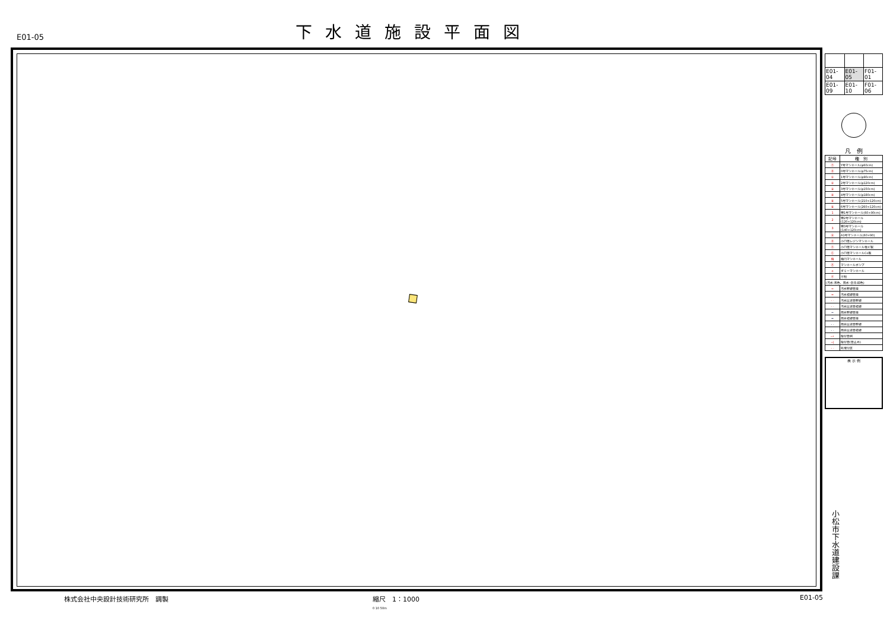E01-05
下水道施設平面図
| E01-04 | E01-05 | F01-01 |
| E01-09 | E01-10 | F01-06 |
凡　例
| 記号 | 種 別 |
| --- | --- |
| Ⓨ | Y号マンホール(φ60cm) |
| ⓪ | 0号マンホール(φ75cm) |
| ① | 1号マンホール(φ90cm) |
| ② | 2号マンホール(φ120cm) |
| ③ | 3号マンホール(φ150cm) |
| ④ | 4号マンホール(φ180cm) |
| ⑤ | 5号マンホール(210×120cm) |
| ⑥ | 6号マンホール(260×120cm) |
| 1 | 特1号マンホール(60×90cm) |
| 2 | 特2号マンホール(120×120cm) |
| 3 | 特3号マンホール(140×120cm) |
| Ⓐ | A1号マンホール(60×90) |
| Ⓡ | 小口径レジンマンホール |
| Ⓥ | 小口径マンホール塩ビ製 |
| Ⓒ | 小口径マンホールCo製 |
| 楕 | 楕円マンホール |
| Ⓟ | マンホールポンプ |
| o | ダミーマンホール |
| 不 | 不明 |
| (汚水:茶色、雨水･合流:紺色) | |
| ━ | 汚水幹線管渠 |
| ━ | 汚水枝線管渠 |
| - - | 汚水圧送管幹線 |
| - - | 汚水圧送管枝線 |
| ━ | 雨水幹線管渠 |
| ━ | 雨水枝線管渠 |
| - - | 雨水圧送管幹線 |
| - - | 雨水圧送管枝線 |
| ─• | 取付管桝 |
| ─/ | 取付管(管止め) |
| - - | 処理分区 |
表 示 例
小松市下水道建設課
株式会社中央設計技術研究所　調製 縮尺　1：1000
0 10 50m
E01-05